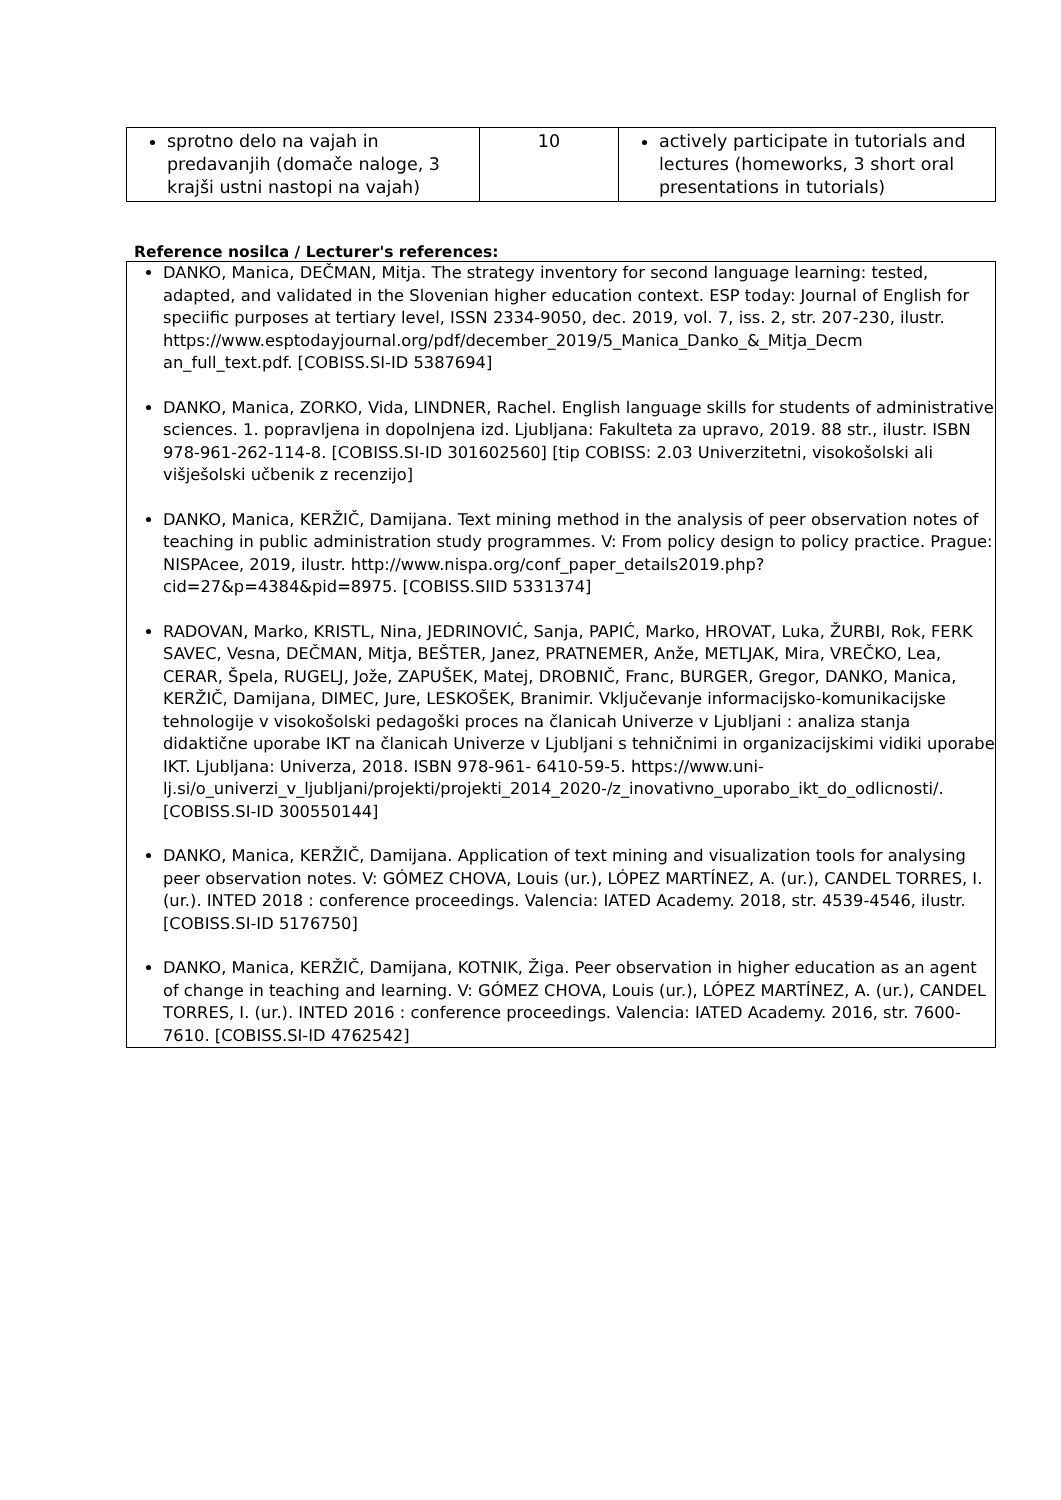| sprotno delo na vajah in predavanjih (domače naloge, 3 krajši ustni nastopi na vajah) | 10 | actively participate in tutorials and lectures (homeworks, 3 short oral presentations in tutorials) |
Reference nosilca / Lecturer's references:
DANKO, Manica, DEČMAN, Mitja. The strategy inventory for second language learning: tested, adapted, and validated in the Slovenian higher education context. ESP today: Journal of English for speciific purposes at tertiary level, ISSN 2334-9050, dec. 2019, vol. 7, iss. 2, str. 207-230, ilustr. https://www.esptodayjournal.org/pdf/december_2019/5_Manica_Danko_&_Mitja_Decm an_full_text.pdf. [COBISS.SI-ID 5387694]
DANKO, Manica, ZORKO, Vida, LINDNER, Rachel. English language skills for students of administrative sciences. 1. popravljena in dopolnjena izd. Ljubljana: Fakulteta za upravo, 2019. 88 str., ilustr. ISBN 978-961-262-114-8. [COBISS.SI-ID 301602560] [tip COBISS: 2.03 Univerzitetni, visokošolski ali višješolski učbenik z recenzijo]
DANKO, Manica, KERŽIČ, Damijana. Text mining method in the analysis of peer observation notes of teaching in public administration study programmes. V: From policy design to policy practice. Prague: NISPAcee, 2019, ilustr. http://www.nispa.org/conf_paper_details2019.php?cid=27&p=4384&pid=8975. [COBISS.SIID 5331374]
RADOVAN, Marko, KRISTL, Nina, JEDRINOVIĆ, Sanja, PAPIĆ, Marko, HROVAT, Luka, ŽURBI, Rok, FERK SAVEC, Vesna, DEČMAN, Mitja, BEŠTER, Janez, PRATNEMER, Anže, METLJAK, Mira, VREČKO, Lea, CERAR, Špela, RUGELJ, Jože, ZAPUŠEK, Matej, DROBNIČ, Franc, BURGER, Gregor, DANKO, Manica, KERŽIČ, Damijana, DIMEC, Jure, LESKOŠEK, Branimir. Vključevanje informacijsko-komunikacijske tehnologije v visokošolski pedagoški proces na članicah Univerze v Ljubljani : analiza stanja didaktične uporabe IKT na članicah Univerze v Ljubljani s tehničnimi in organizacijskimi vidiki uporabe IKT. Ljubljana: Univerza, 2018. ISBN 978-961- 6410-59-5. https://www.uni-lj.si/o_univerzi_v_ljubljani/projekti/projekti_2014_2020-/z_inovativno_uporabo_ikt_do_odlicnosti/. [COBISS.SI-ID 300550144]
DANKO, Manica, KERŽIČ, Damijana. Application of text mining and visualization tools for analysing peer observation notes. V: GÓMEZ CHOVA, Louis (ur.), LÓPEZ MARTÍNEZ, A. (ur.), CANDEL TORRES, I. (ur.). INTED 2018 : conference proceedings. Valencia: IATED Academy. 2018, str. 4539-4546, ilustr. [COBISS.SI-ID 5176750]
DANKO, Manica, KERŽIČ, Damijana, KOTNIK, Žiga. Peer observation in higher education as an agent of change in teaching and learning. V: GÓMEZ CHOVA, Louis (ur.), LÓPEZ MARTÍNEZ, A. (ur.), CANDEL TORRES, I. (ur.). INTED 2016 : conference proceedings. Valencia: IATED Academy. 2016, str. 7600-7610. [COBISS.SI-ID 4762542]